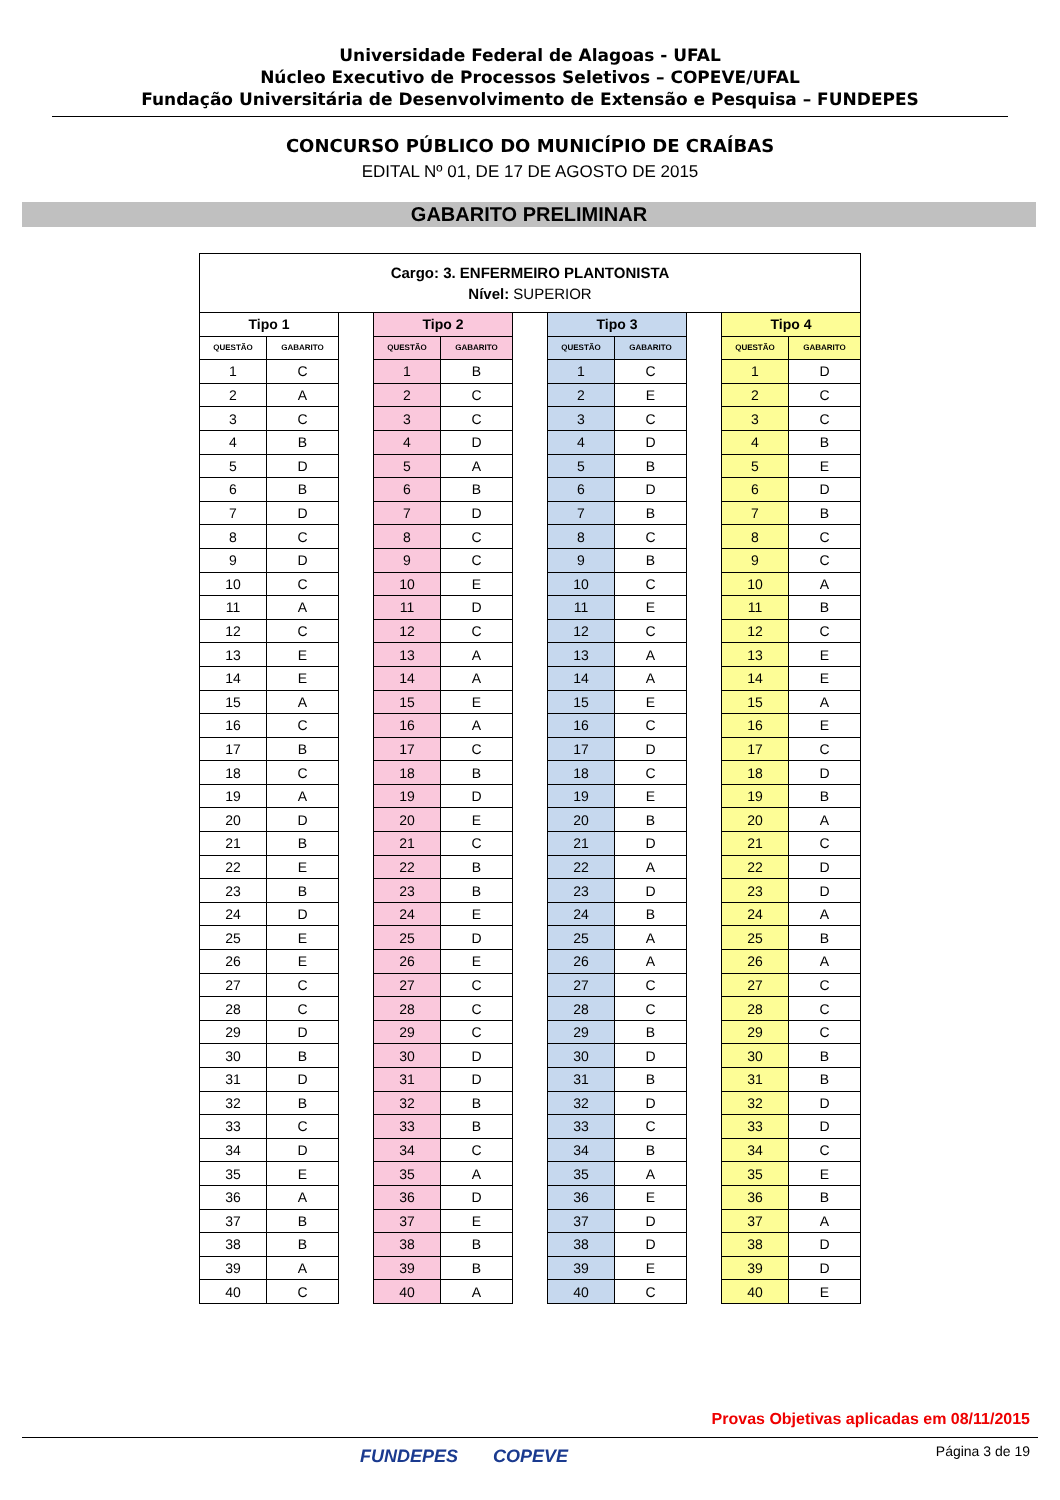Universidade Federal de Alagoas - UFAL
Núcleo Executivo de Processos Seletivos – COPEVE/UFAL
Fundação Universitária de Desenvolvimento de Extensão e Pesquisa – FUNDEPES
CONCURSO PÚBLICO DO MUNICÍPIO DE CRAÍBAS
EDITAL Nº 01, DE 17 DE AGOSTO DE 2015
GABARITO PRELIMINAR
| Cargo: 3. ENFERMEIRO PLANTONISTA Nível: SUPERIOR | | | | | | | | | | |
| --- | --- | --- | --- | --- | --- | --- | --- | --- | --- | --- |
| Tipo 1 | | | Tipo 2 | | | Tipo 3 | | | Tipo 4 | |
| QUESTÃO | GABARITO | | QUESTÃO | GABARITO | | QUESTÃO | GABARITO | | QUESTÃO | GABARITO |
| 1 | C | | 1 | B | | 1 | C | | 1 | D |
| 2 | A | | 2 | C | | 2 | E | | 2 | C |
| 3 | C | | 3 | C | | 3 | C | | 3 | C |
| 4 | B | | 4 | D | | 4 | D | | 4 | B |
| 5 | D | | 5 | A | | 5 | B | | 5 | E |
| 6 | B | | 6 | B | | 6 | D | | 6 | D |
| 7 | D | | 7 | D | | 7 | B | | 7 | B |
| 8 | C | | 8 | C | | 8 | C | | 8 | C |
| 9 | D | | 9 | C | | 9 | B | | 9 | C |
| 10 | C | | 10 | E | | 10 | C | | 10 | A |
| 11 | A | | 11 | D | | 11 | E | | 11 | B |
| 12 | C | | 12 | C | | 12 | C | | 12 | C |
| 13 | E | | 13 | A | | 13 | A | | 13 | E |
| 14 | E | | 14 | A | | 14 | A | | 14 | E |
| 15 | A | | 15 | E | | 15 | E | | 15 | A |
| 16 | C | | 16 | A | | 16 | C | | 16 | E |
| 17 | B | | 17 | C | | 17 | D | | 17 | C |
| 18 | C | | 18 | B | | 18 | C | | 18 | D |
| 19 | A | | 19 | D | | 19 | E | | 19 | B |
| 20 | D | | 20 | E | | 20 | B | | 20 | A |
| 21 | B | | 21 | C | | 21 | D | | 21 | C |
| 22 | E | | 22 | B | | 22 | A | | 22 | D |
| 23 | B | | 23 | B | | 23 | D | | 23 | D |
| 24 | D | | 24 | E | | 24 | B | | 24 | A |
| 25 | E | | 25 | D | | 25 | A | | 25 | B |
| 26 | E | | 26 | E | | 26 | A | | 26 | A |
| 27 | C | | 27 | C | | 27 | C | | 27 | C |
| 28 | C | | 28 | C | | 28 | C | | 28 | C |
| 29 | D | | 29 | C | | 29 | B | | 29 | C |
| 30 | B | | 30 | D | | 30 | D | | 30 | B |
| 31 | D | | 31 | D | | 31 | B | | 31 | B |
| 32 | B | | 32 | B | | 32 | D | | 32 | D |
| 33 | C | | 33 | B | | 33 | C | | 33 | D |
| 34 | D | | 34 | C | | 34 | B | | 34 | C |
| 35 | E | | 35 | A | | 35 | A | | 35 | E |
| 36 | A | | 36 | D | | 36 | E | | 36 | B |
| 37 | B | | 37 | E | | 37 | D | | 37 | A |
| 38 | B | | 38 | B | | 38 | D | | 38 | D |
| 39 | A | | 39 | B | | 39 | E | | 39 | D |
| 40 | C | | 40 | A | | 40 | C | | 40 | E |
Provas Objetivas aplicadas em 08/11/2015
FUNDEPES COPEVE Página 3 de 19